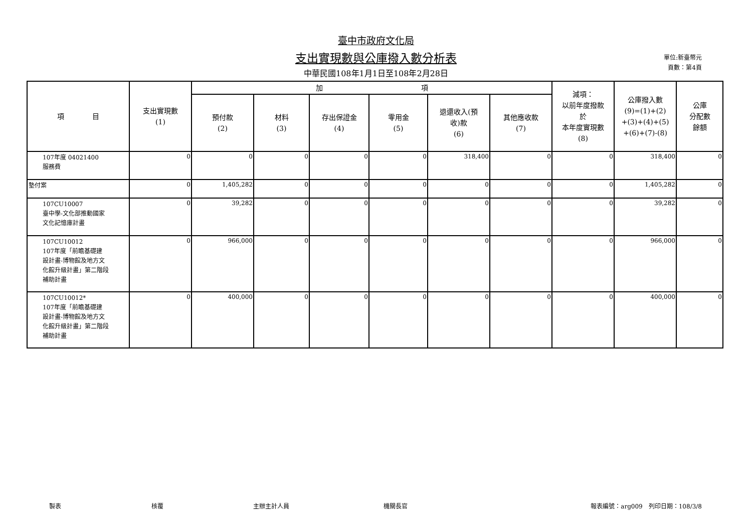臺中市政府文化局
支出實現數與公庫撥入數分析表
中華民國108年1月1日至108年2月28日
單位:新臺幣元
頁數：第4頁
| 項 目 | 支出實現數 (1) | 加 項 | | | | | | 減項： 以前年度撥款 於 本年度實現數 (8) | 公庫撥入數 (9)=(1)+(2) +(3)+(4)+(5) +(6)+(7)-(8) | 公庫 分配數 餘額 |
| --- | --- | --- | --- | --- | --- | --- | --- | --- | --- | --- |
| | | 預付款 (2) | 材料 (3) | 存出保證金 (4) | 零用金 (5) | 退還收入(預 收)款 (6) | 其他應收款 (7) | | | |
| 107年度 04021400 服務費 | 0 | 0 | 0 | 0 | 0 | 318,400 | 0 | 0 | 318,400 | 0 |
| 墊付案 | 0 | 1,405,282 | 0 | 0 | 0 | 0 | 0 | 0 | 1,405,282 | 0 |
| 107CU10007 臺中學-文化部推動國家 文化記憶庫計畫 | 0 | 39,282 | 0 | 0 | 0 | 0 | 0 | 0 | 39,282 | 0 |
| 107CU10012 107年度「前瞻基礎建 設計畫-博物館及地方文 化館升級計畫」第二階段 補助計畫 | 0 | 966,000 | 0 | 0 | 0 | 0 | 0 | 0 | 966,000 | 0 |
| 107CU10012* 107年度「前瞻基礎建 設計畫-博物館及地方文 化館升級計畫」第二階段 補助計畫 | 0 | 400,000 | 0 | 0 | 0 | 0 | 0 | 0 | 400,000 | 0 |
製表 核覆 主辦主計人員 機關長官 報表編號：arg009　列印日期：108/3/8